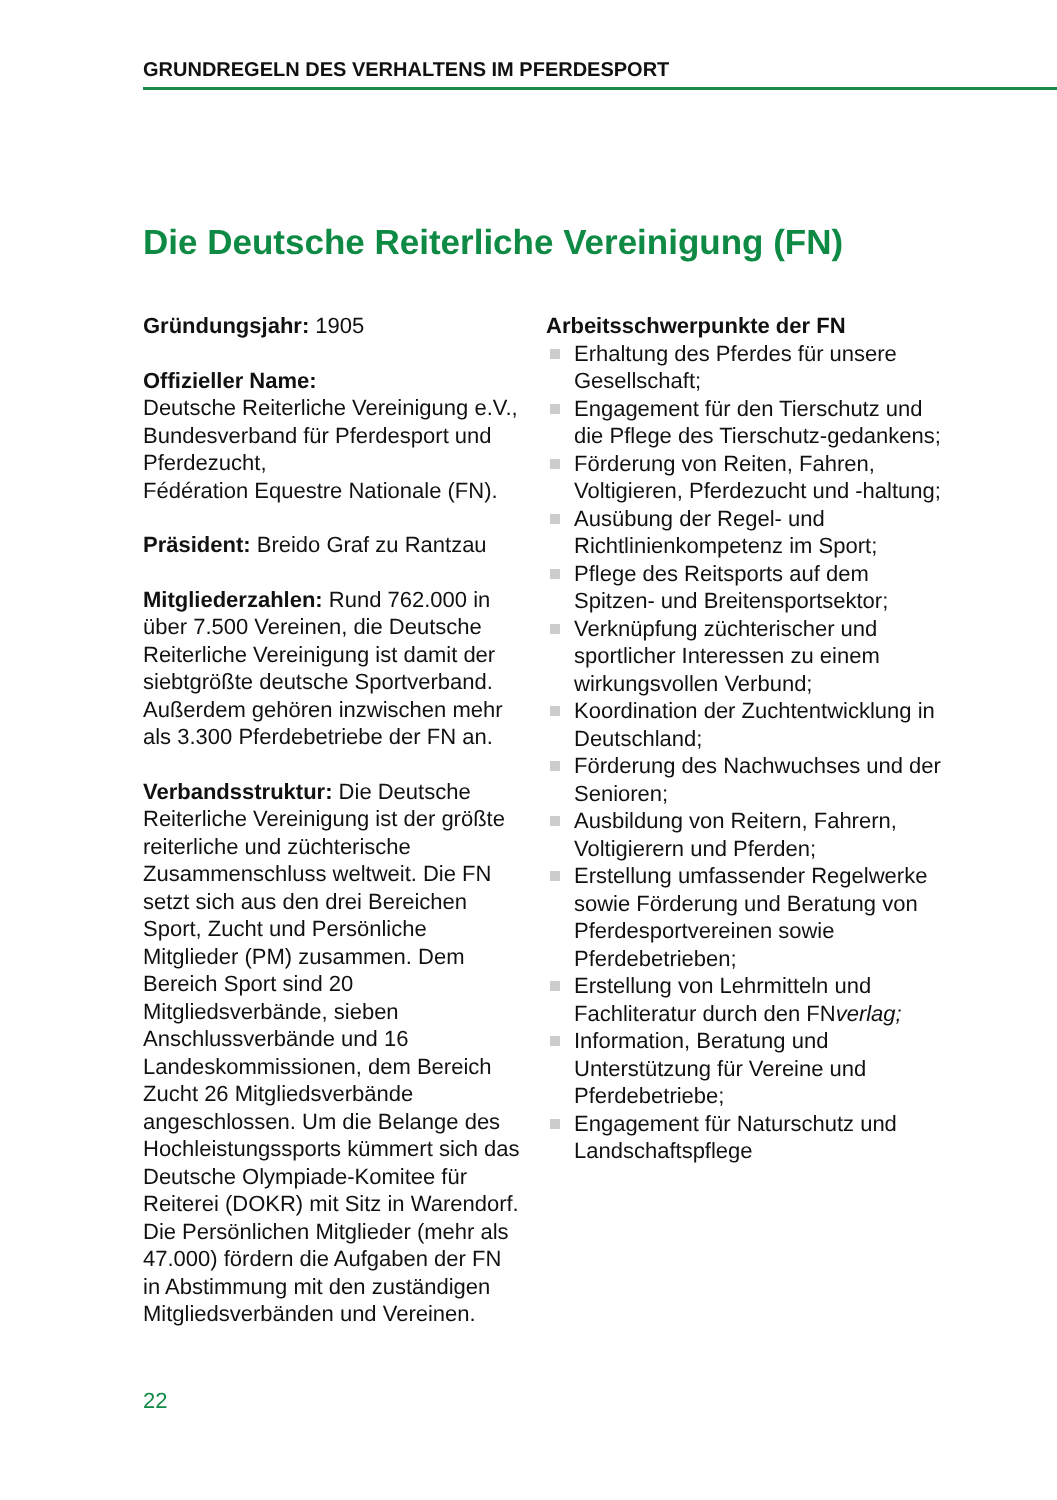GRUNDREGELN DES VERHALTENS IM PFERDESPORT
Die Deutsche Reiterliche Vereinigung (FN)
Gründungsjahr: 1905
Offizieller Name:
Deutsche Reiterliche Vereinigung e.V., Bundesverband für Pferdesport und Pferdezucht,
Fédération Equestre Nationale (FN).
Präsident: Breido Graf zu Rantzau
Mitgliederzahlen: Rund 762.000 in über 7.500 Vereinen, die Deutsche Reiterliche Vereinigung ist damit der siebtgrößte deutsche Sportverband. Außerdem gehören inzwischen mehr als 3.300 Pferdebetriebe der FN an.
Verbandsstruktur: Die Deutsche Reiterliche Vereinigung ist der größte reiterliche und züchterische Zusammenschluss weltweit. Die FN setzt sich aus den drei Bereichen Sport, Zucht und Persönliche Mitglieder (PM) zusammen. Dem Bereich Sport sind 20 Mitgliedsverbände, sieben Anschlussverbände und 16 Landeskommissionen, dem Bereich Zucht 26 Mitgliedsverbände angeschlossen. Um die Belange des Hochleistungssports kümmert sich das Deutsche Olympiade-Komitee für Reiterei (DOKR) mit Sitz in Warendorf. Die Persönlichen Mitglieder (mehr als 47.000) fördern die Aufgaben der FN in Abstimmung mit den zuständigen Mitgliedsverbänden und Vereinen.
Arbeitsschwerpunkte der FN
Erhaltung des Pferdes für unsere Gesellschaft;
Engagement für den Tierschutz und die Pflege des Tierschutz-gedankens;
Förderung von Reiten, Fahren, Voltigieren, Pferdezucht und -haltung;
Ausübung der Regel- und Richtlinienkompetenz im Sport;
Pflege des Reitsports auf dem Spitzen- und Breitensportsektor;
Verknüpfung züchterischer und sportlicher Interessen zu einem wirkungsvollen Verbund;
Koordination der Zuchtentwicklung in Deutschland;
Förderung des Nachwuchses und der Senioren;
Ausbildung von Reitern, Fahrern, Voltigierern und Pferden;
Erstellung umfassender Regelwerke sowie Förderung und Beratung von Pferdesportvereinen sowie Pferdebetrieben;
Erstellung von Lehrmitteln und Fachliteratur durch den FNverlag;
Information, Beratung und Unterstützung für Vereine und Pferdebetriebe;
Engagement für Naturschutz und Landschaftspflege
22